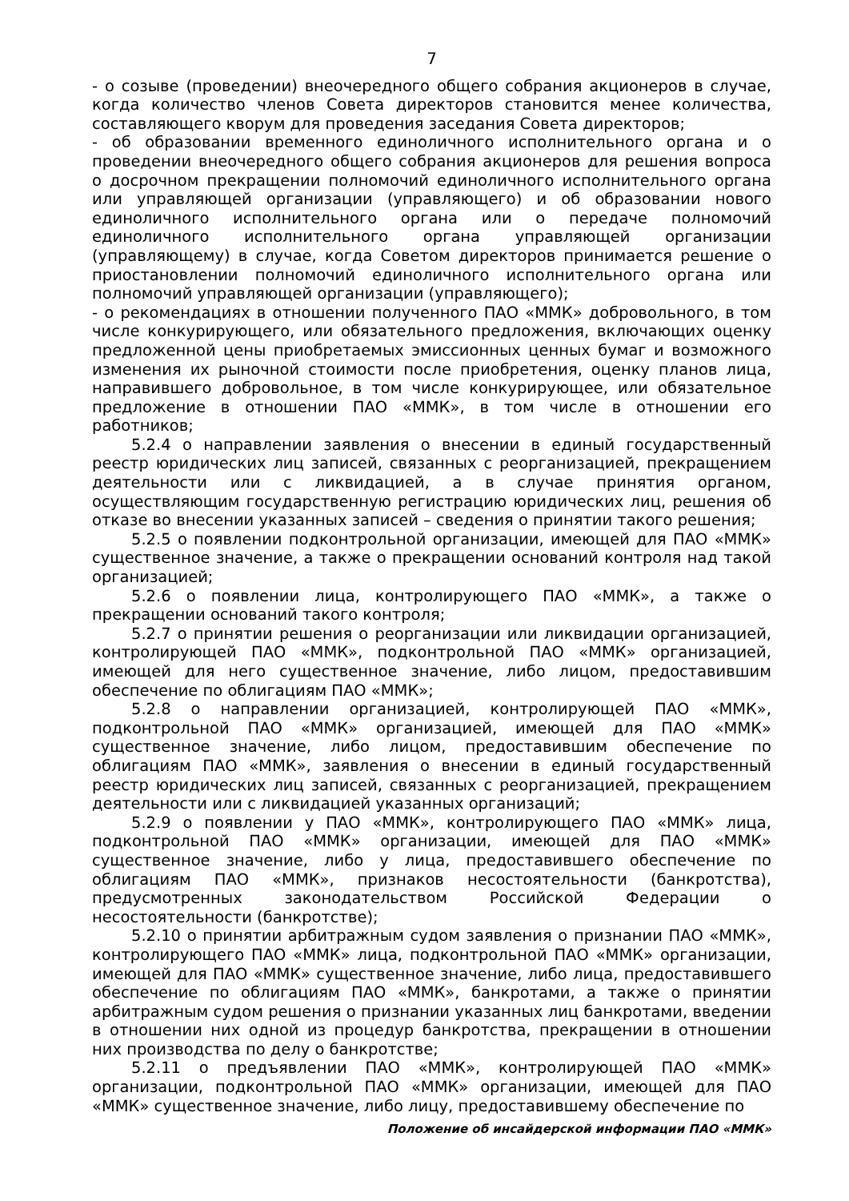7
- о созыве (проведении) внеочередного общего собрания акционеров в случае, когда количество членов Совета директоров становится менее количества, составляющего кворум для проведения заседания Совета директоров;
- об образовании временного единоличного исполнительного органа и о проведении внеочередного общего собрания акционеров для решения вопроса о досрочном прекращении полномочий единоличного исполнительного органа или управляющей организации (управляющего) и об образовании нового единоличного исполнительного органа или о передаче полномочий единоличного исполнительного органа управляющей организации (управляющему) в случае, когда Советом директоров принимается решение о приостановлении полномочий единоличного исполнительного органа или полномочий управляющей организации (управляющего);
- о рекомендациях в отношении полученного ПАО «ММК» добровольного, в том числе конкурирующего, или обязательного предложения, включающих оценку предложенной цены приобретаемых эмиссионных ценных бумаг и возможного изменения их рыночной стоимости после приобретения, оценку планов лица, направившего добровольное, в том числе конкурирующее, или обязательное предложение в отношении ПАО «ММК», в том числе в отношении его работников;
5.2.4 о направлении заявления о внесении в единый государственный реестр юридических лиц записей, связанных с реорганизацией, прекращением деятельности или с ликвидацией, а в случае принятия органом, осуществляющим государственную регистрацию юридических лиц, решения об отказе во внесении указанных записей – сведения о принятии такого решения;
5.2.5 о появлении подконтрольной организации, имеющей для ПАО «ММК» существенное значение, а также о прекращении оснований контроля над такой организацией;
5.2.6 о появлении лица, контролирующего ПАО «ММК», а также о прекращении оснований такого контроля;
5.2.7 о принятии решения о реорганизации или ликвидации организацией, контролирующей ПАО «ММК», подконтрольной ПАО «ММК» организацией, имеющей для него существенное значение, либо лицом, предоставившим обеспечение по облигациям ПАО «ММК»;
5.2.8 о направлении организацией, контролирующей ПАО «ММК», подконтрольной ПАО «ММК» организацией, имеющей для ПАО «ММК» существенное значение, либо лицом, предоставившим обеспечение по облигациям ПАО «ММК», заявления о внесении в единый государственный реестр юридических лиц записей, связанных с реорганизацией, прекращением деятельности или с ликвидацией указанных организаций;
5.2.9 о появлении у ПАО «ММК», контролирующего ПАО «ММК» лица, подконтрольной ПАО «ММК» организации, имеющей для ПАО «ММК» существенное значение, либо у лица, предоставившего обеспечение по облигациям ПАО «ММК», признаков несостоятельности (банкротства), предусмотренных законодательством Российской Федерации о несостоятельности (банкротстве);
5.2.10 о принятии арбитражным судом заявления о признании ПАО «ММК», контролирующего ПАО «ММК» лица, подконтрольной ПАО «ММК» организации, имеющей для ПАО «ММК» существенное значение, либо лица, предоставившего обеспечение по облигациям ПАО «ММК», банкротами, а также о принятии арбитражным судом решения о признании указанных лиц банкротами, введении в отношении них одной из процедур банкротства, прекращении в отношении них производства по делу о банкротстве;
5.2.11 о предъявлении ПАО «ММК», контролирующей ПАО «ММК» организации, подконтрольной ПАО «ММК» организации, имеющей для ПАО «ММК» существенное значение, либо лицу, предоставившему обеспечение по
Положение об инсайдерской информации ПАО «ММК»